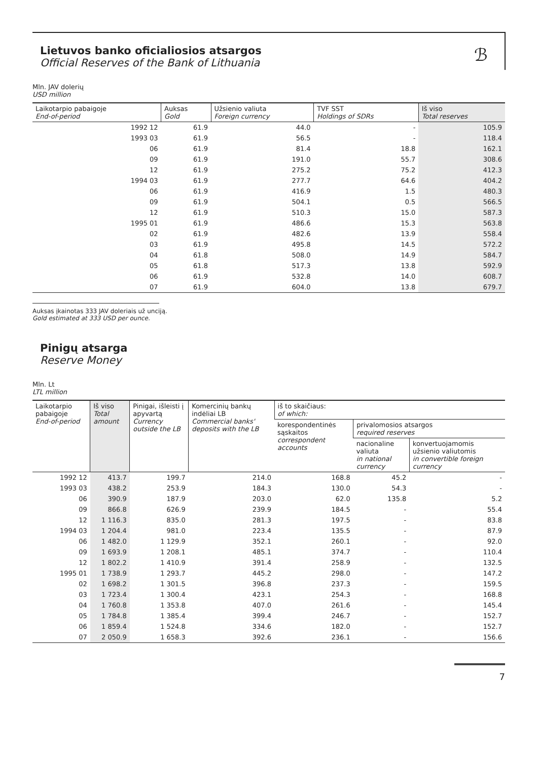ℬ
Lietuvos banko oficialiosios atsargos
Official Reserves of the Bank of Lithuania
Mln. JAV dolerių
USD million
| Laikotarpio pabaigoje End-of-period | Auksas Gold | Užsienio valiuta Foreign currency | TVF SST Holdings of SDRs | Iš viso Total reserves |
| --- | --- | --- | --- | --- |
| 1992 12 | 61.9 | 44.0 | - | 105.9 |
| 1993 03 | 61.9 | 56.5 | - | 118.4 |
| 06 | 61.9 | 81.4 | 18.8 | 162.1 |
| 09 | 61.9 | 191.0 | 55.7 | 308.6 |
| 12 | 61.9 | 275.2 | 75.2 | 412.3 |
| 1994 03 | 61.9 | 277.7 | 64.6 | 404.2 |
| 06 | 61.9 | 416.9 | 1.5 | 480.3 |
| 09 | 61.9 | 504.1 | 0.5 | 566.5 |
| 12 | 61.9 | 510.3 | 15.0 | 587.3 |
| 1995 01 | 61.9 | 486.6 | 15.3 | 563.8 |
| 02 | 61.9 | 482.6 | 13.9 | 558.4 |
| 03 | 61.9 | 495.8 | 14.5 | 572.2 |
| 04 | 61.8 | 508.0 | 14.9 | 584.7 |
| 05 | 61.8 | 517.3 | 13.8 | 592.9 |
| 06 | 61.9 | 532.8 | 14.0 | 608.7 |
| 07 | 61.9 | 604.0 | 13.8 | 679.7 |
Auksas įkainotas 333 JAV doleriais už unciją.
Gold estimated at 333 USD per ounce.
Pinigų atsarga
Reserve Money
Mln. Lt
LTL million
| Laikotarpio pabaigoje End-of-period | Iš viso Total amount | Pinigai, išleisti į apyvartą Currency outside the LB | Komercinių bankų indėliai LB Commercial banks' deposits with the LB | iš to skaičiaus: of which: | | |
| --- | --- | --- | --- | --- | --- | --- |
| | | | | korespondentinės sąskaitos correspondent accounts | privalomosios atsargos required reserves | |
| | | | | | nacionaline valiuta in national currency | konvertuojamomis užsienio valiutomis in convertible foreign currency |
| 1992 12 | 413.7 | 199.7 | 214.0 | 168.8 | 45.2 | - |
| 1993 03 | 438.2 | 253.9 | 184.3 | 130.0 | 54.3 | - |
| 06 | 390.9 | 187.9 | 203.0 | 62.0 | 135.8 | 5.2 |
| 09 | 866.8 | 626.9 | 239.9 | 184.5 | - | 55.4 |
| 12 | 1 116.3 | 835.0 | 281.3 | 197.5 | - | 83.8 |
| 1994 03 | 1 204.4 | 981.0 | 223.4 | 135.5 | - | 87.9 |
| 06 | 1 482.0 | 1 129.9 | 352.1 | 260.1 | - | 92.0 |
| 09 | 1 693.9 | 1 208.1 | 485.1 | 374.7 | - | 110.4 |
| 12 | 1 802.2 | 1 410.9 | 391.4 | 258.9 | - | 132.5 |
| 1995 01 | 1 738.9 | 1 293.7 | 445.2 | 298.0 | - | 147.2 |
| 02 | 1 698.2 | 1 301.5 | 396.8 | 237.3 | - | 159.5 |
| 03 | 1 723.4 | 1 300.4 | 423.1 | 254.3 | - | 168.8 |
| 04 | 1 760.8 | 1 353.8 | 407.0 | 261.6 | - | 145.4 |
| 05 | 1 784.8 | 1 385.4 | 399.4 | 246.7 | - | 152.7 |
| 06 | 1 859.4 | 1 524.8 | 334.6 | 182.0 | - | 152.7 |
| 07 | 2 050.9 | 1 658.3 | 392.6 | 236.1 | - | 156.6 |
7